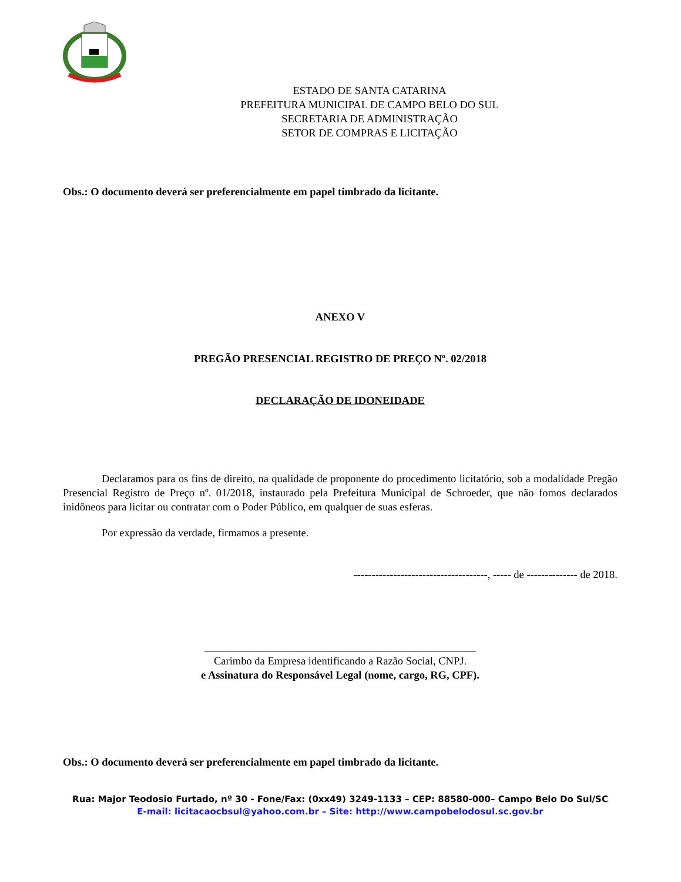ESTADO DE SANTA CATARINA
PREFEITURA MUNICIPAL DE CAMPO BELO DO SUL
SECRETARIA DE ADMINISTRAÇÃO
SETOR DE COMPRAS E LICITAÇÃO
Obs.: O documento deverá ser preferencialmente em papel timbrado da licitante.
ANEXO V
PREGÃO PRESENCIAL REGISTRO DE PREÇO Nº. 02/2018
DECLARAÇÃO DE IDONEIDADE
Declaramos para os fins de direito, na qualidade de proponente do procedimento licitatório, sob a modalidade Pregão Presencial Registro de Preço nº. 01/2018, instaurado pela Prefeitura Municipal de Schroeder, que não fomos declarados inidôneos para licitar ou contratar com o Poder Público, em qualquer de suas esferas.
Por expressão da verdade, firmamos a presente.
-------------------------------------, ----- de -------------- de 2018.
__________________________________________________
Carimbo da Empresa identificando a Razão Social, CNPJ.
e Assinatura do Responsável Legal (nome, cargo, RG, CPF).
Obs.: O documento deverá ser preferencialmente em papel timbrado da licitante.
Rua: Major Teodosio Furtado, nº 30 - Fone/Fax: (0xx49) 3249-1133 – CEP: 88580-000– Campo Belo Do Sul/SC
E-mail: licitacaocbsul@yahoo.com.br – Site: http://www.campobelodosul.sc.gov.br